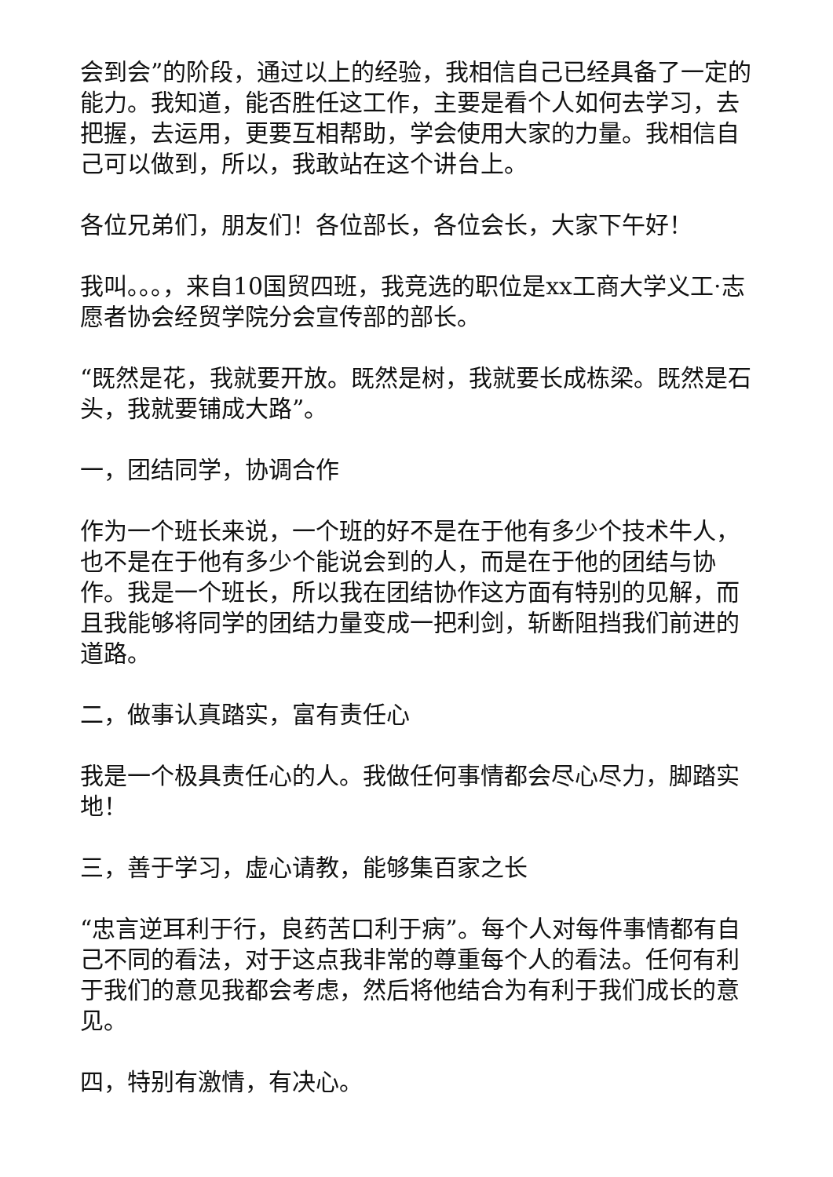会到会”的阶段，通过以上的经验，我相信自己已经具备了一定的能力。我知道，能否胜任这工作，主要是看个人如何去学习，去把握，去运用，更要互相帮助，学会使用大家的力量。我相信自己可以做到，所以，我敢站在这个讲台上。
各位兄弟们，朋友们！各位部长，各位会长，大家下午好！
我叫。。。，来自10国贸四班，我竞选的职位是xx工商大学义工·志愿者协会经贸学院分会宣传部的部长。
“既然是花，我就要开放。既然是树，我就要长成栋梁。既然是石头，我就要铺成大路”。
一，团结同学，协调合作
作为一个班长来说，一个班的好不是在于他有多少个技术牛人，也不是在于他有多少个能说会到的人，而是在于他的团结与协作。我是一个班长，所以我在团结协作这方面有特别的见解，而且我能够将同学的团结力量变成一把利剑，斩断阻挡我们前进的道路。
二，做事认真踏实，富有责任心
我是一个极具责任心的人。我做任何事情都会尽心尽力，脚踏实地！
三，善于学习，虚心请教，能够集百家之长
“忠言逆耳利于行，良药苦口利于病”。每个人对每件事情都有自己不同的看法，对于这点我非常的尊重每个人的看法。任何有利于我们的意见我都会考虑，然后将他结合为有利于我们成长的意见。
四，特别有激情，有决心。